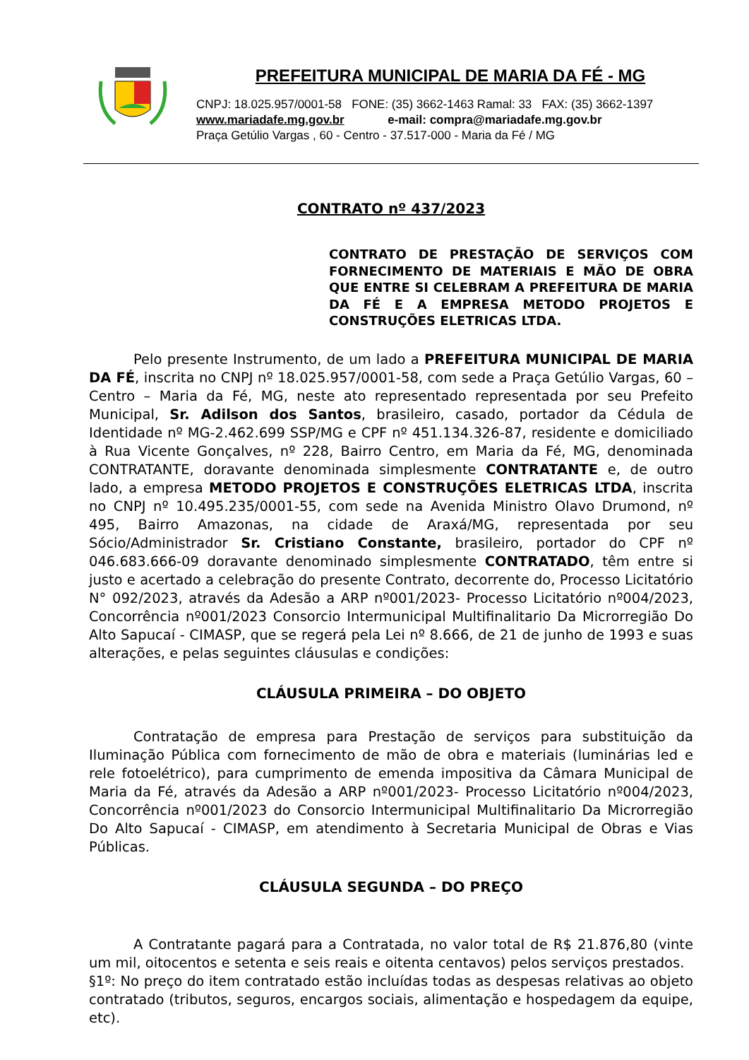PREFEITURA MUNICIPAL DE MARIA DA FÉ - MG
CNPJ: 18.025.957/0001-58 FONE: (35) 3662-1463 Ramal: 33 FAX: (35) 3662-1397
www.mariadafe.mg.gov.br e-mail: compra@mariadafe.mg.gov.br
Praça Getúlio Vargas , 60 - Centro - 37.517-000 - Maria da Fé / MG
CONTRATO nº 437/2023
CONTRATO DE PRESTAÇÃO DE SERVIÇOS COM FORNECIMENTO DE MATERIAIS E MÃO DE OBRA QUE ENTRE SI CELEBRAM A PREFEITURA DE MARIA DA FÉ E A EMPRESA METODO PROJETOS E CONSTRUÇÕES ELETRICAS LTDA.
Pelo presente Instrumento, de um lado a PREFEITURA MUNICIPAL DE MARIA DA FÉ, inscrita no CNPJ nº 18.025.957/0001-58, com sede a Praça Getúlio Vargas, 60 – Centro – Maria da Fé, MG, neste ato representado representada por seu Prefeito Municipal, Sr. Adilson dos Santos, brasileiro, casado, portador da Cédula de Identidade nº MG-2.462.699 SSP/MG e CPF nº 451.134.326-87, residente e domiciliado à Rua Vicente Gonçalves, nº 228, Bairro Centro, em Maria da Fé, MG, denominada CONTRATANTE, doravante denominada simplesmente CONTRATANTE e, de outro lado, a empresa METODO PROJETOS E CONSTRUÇÕES ELETRICAS LTDA, inscrita no CNPJ nº 10.495.235/0001-55, com sede na Avenida Ministro Olavo Drumond, nº 495, Bairro Amazonas, na cidade de Araxá/MG, representada por seu Sócio/Administrador Sr. Cristiano Constante, brasileiro, portador do CPF nº 046.683.666-09 doravante denominado simplesmente CONTRATADO, têm entre si justo e acertado a celebração do presente Contrato, decorrente do, Processo Licitatório N° 092/2023, através da Adesão a ARP nº001/2023- Processo Licitatório nº004/2023, Concorrência nº001/2023 Consorcio Intermunicipal Multifinalitario Da Microrregião Do Alto Sapucaí - CIMASP, que se regerá pela Lei nº 8.666, de 21 de junho de 1993 e suas alterações, e pelas seguintes cláusulas e condições:
CLÁUSULA PRIMEIRA – DO OBJETO
Contratação de empresa para Prestação de serviços para substituição da Iluminação Pública com fornecimento de mão de obra e materiais (luminárias led e rele fotoelétrico), para cumprimento de emenda impositiva da Câmara Municipal de Maria da Fé, através da Adesão a ARP nº001/2023- Processo Licitatório nº004/2023, Concorrência nº001/2023 do Consorcio Intermunicipal Multifinalitario Da Microrregião Do Alto Sapucaí - CIMASP, em atendimento à Secretaria Municipal de Obras e Vias Públicas.
CLÁUSULA SEGUNDA – DO PREÇO
A Contratante pagará para a Contratada, no valor total de R$ 21.876,80 (vinte um mil, oitocentos e setenta e seis reais e oitenta centavos) pelos serviços prestados.
§1º: No preço do item contratado estão incluídas todas as despesas relativas ao objeto contratado (tributos, seguros, encargos sociais, alimentação e hospedagem da equipe, etc).